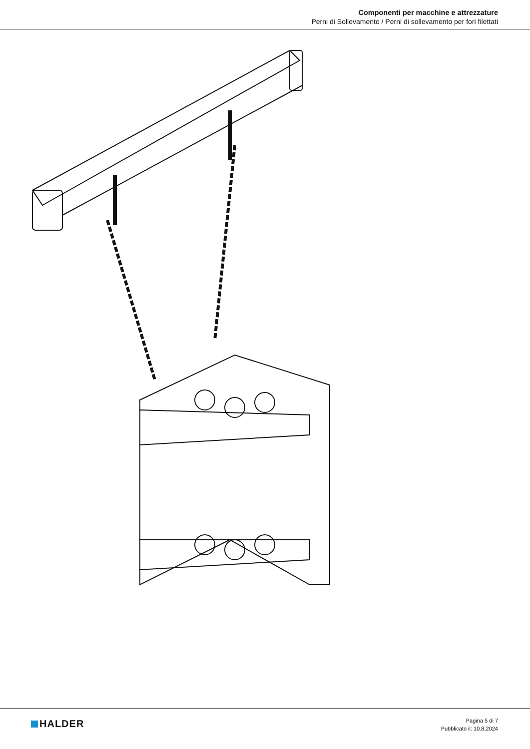Componenti per macchine e attrezzature
Perni di Sollevamento / Perni di sollevamento per fori filettati
HALDER
Pagina 5 di 7
Pubblicato il: 10.8.2024